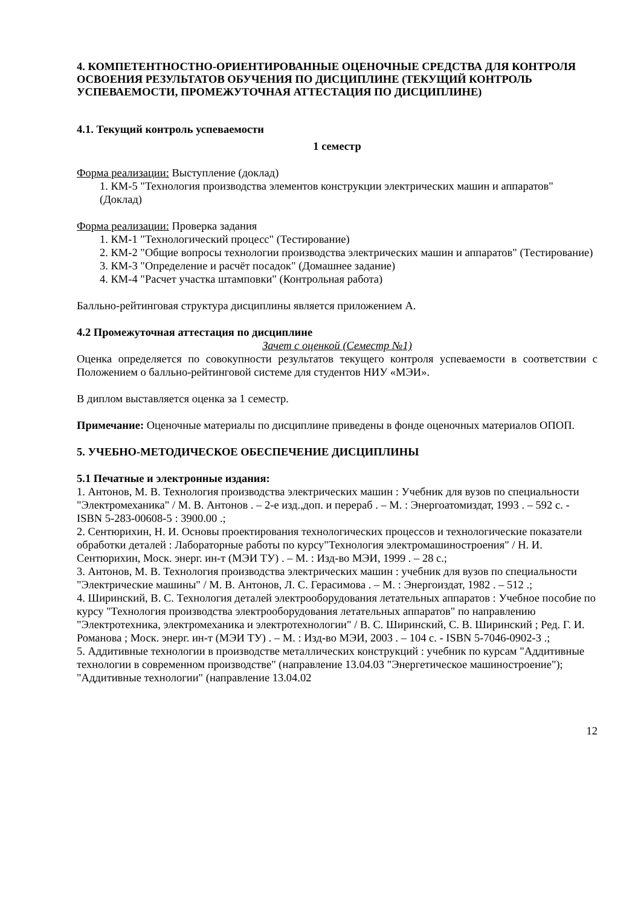4. КОМПЕТЕНТНОСТНО-ОРИЕНТИРОВАННЫЕ ОЦЕНОЧНЫЕ СРЕДСТВА ДЛЯ КОНТРОЛЯ ОСВОЕНИЯ РЕЗУЛЬТАТОВ ОБУЧЕНИЯ ПО ДИСЦИПЛИНЕ (ТЕКУЩИЙ КОНТРОЛЬ УСПЕВАЕМОСТИ, ПРОМЕЖУТОЧНАЯ АТТЕСТАЦИЯ ПО ДИСЦИПЛИНЕ)
4.1. Текущий контроль успеваемости
1 семестр
Форма реализации: Выступление (доклад)
1. КМ-5 "Технология производства элементов конструкции электрических машин и аппаратов" (Доклад)
Форма реализации: Проверка задания
1. КМ-1 "Технологический процесс" (Тестирование)
2. КМ-2 "Общие вопросы технологии производства электрических машин и аппаратов" (Тестирование)
3. КМ-3 "Определение и расчёт посадок" (Домашнее задание)
4. КМ-4 "Расчет участка штамповки" (Контрольная работа)
Балльно-рейтинговая структура дисциплины является приложением А.
4.2 Промежуточная аттестация по дисциплине
Зачет с оценкой (Семестр №1)
Оценка определяется по совокупности результатов текущего контроля успеваемости в соответствии с Положением о балльно-рейтинговой системе для студентов НИУ «МЭИ».
В диплом выставляется оценка за 1 семестр.
Примечание: Оценочные материалы по дисциплине приведены в фонде оценочных материалов ОПОП.
5. УЧЕБНО-МЕТОДИЧЕСКОЕ ОБЕСПЕЧЕНИЕ ДИСЦИПЛИНЫ
5.1 Печатные и электронные издания:
1. Антонов, М. В. Технология производства электрических машин : Учебник для вузов по специальности "Электромеханика" / М. В. Антонов . – 2-е изд.,доп. и перераб . – М. : Энергоатомиздат, 1993 . – 592 с. - ISBN 5-283-00608-5 : 3900.00 .;
2. Сентюрихин, Н. И. Основы проектирования технологических процессов и технологические показатели обработки деталей : Лабораторные работы по курсу"Технология электромашиностроения" / Н. И. Сентюрихин, Моск. энерг. ин-т (МЭИ ТУ) . – М. : Изд-во МЭИ, 1999 . – 28 с.;
3. Антонов, М. В. Технология производства электрических машин : учебник для вузов по специальности "Электрические машины" / М. В. Антонов, Л. С. Герасимова . – М. : Энергоиздат, 1982 . – 512 .;
4. Ширинский, В. С. Технология деталей электрооборудования летательных аппаратов : Учебное пособие по курсу "Технология производства электрооборудования летательных аппаратов" по направлению "Электротехника, электромеханика и электротехнологии" / В. С. Ширинский, С. В. Ширинский ; Ред. Г. И. Романова ; Моск. энерг. ин-т (МЭИ ТУ) . – М. : Изд-во МЭИ, 2003 . – 104 с. - ISBN 5-7046-0902-3 .;
5. Аддитивные технологии в производстве металлических конструкций : учебник по курсам "Аддитивные технологии в современном производстве" (направление 13.04.03 "Энергетическое машиностроение"); "Аддитивные технологии" (направление 13.04.02
12